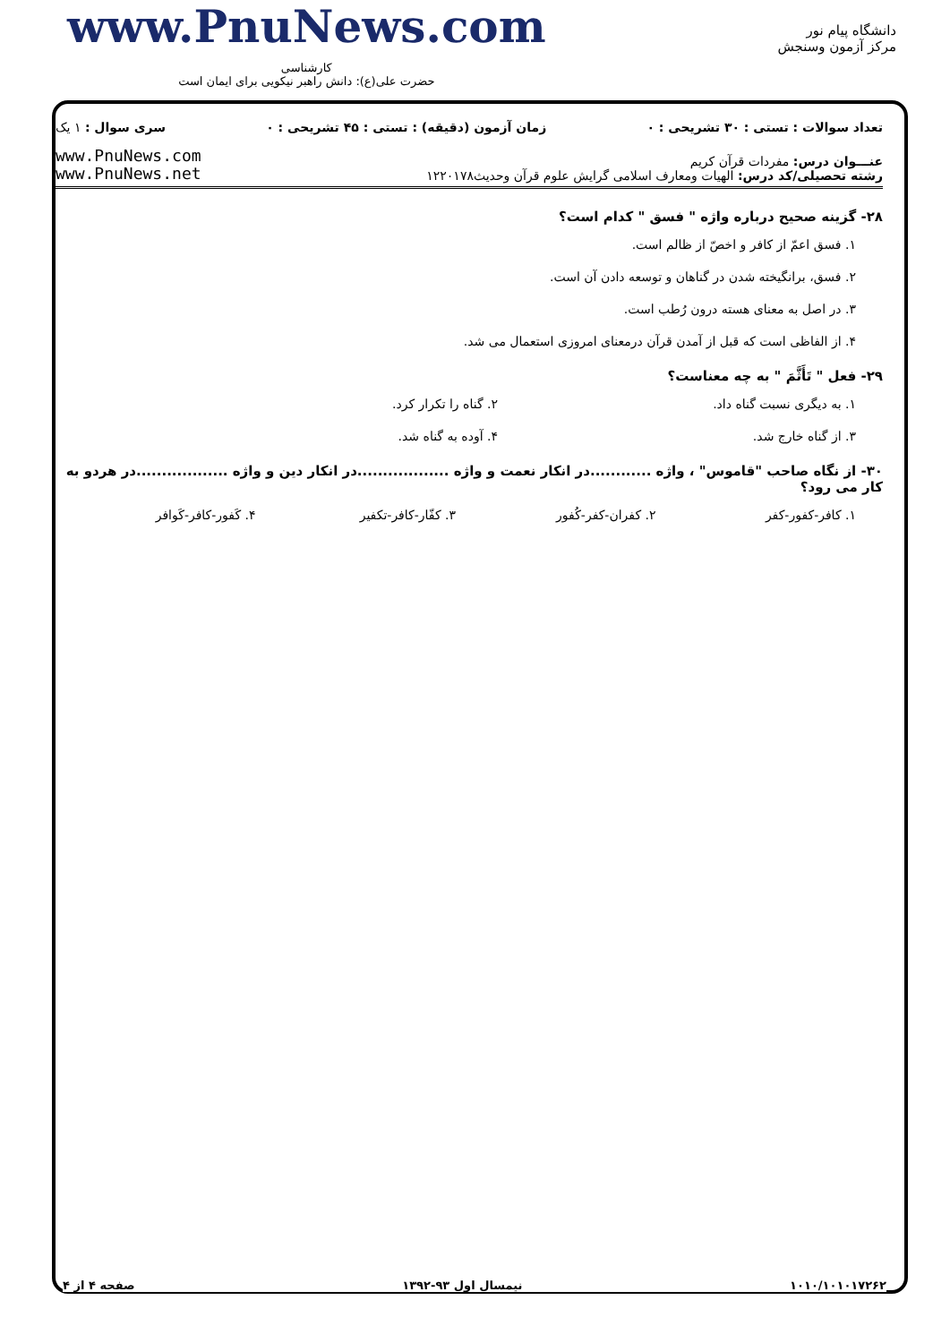www.PnuNews.com
کارشناسی
حضرت علی(ع): دانش راهبر نیکویی برای ایمان است
دانشگاه پیام نور
مرکز آزمون وسنجش
تعداد سوالات : تستی : ۳۰ تشریحی : ۰ زمان آزمون (دقیقه) : تستی : ۴۵ تشریحی : ۰ سری سوال : ۱ یک
عنـــوان درس: مفردات قرآن کریم
رشته تحصیلی/کد درس: الهیات ومعارف اسلامی گرایش علوم قرآن وحدیث۱۲۲۰۱۷۸
www.PnuNews.com
www.PnuNews.net
۲۸- گزینه صحیح درباره واژه " فسق " کدام است؟
۱. فسق اعمّ از کافر و اخصّ از ظالم است.
۲. فسق، برانگیخته شدن در گناهان و توسعه دادن آن است.
۳. در اصل به معنای هسته درون رُطب است.
۴. از الفاظی است که قبل از آمدن قرآن درمعنای امروزی استعمال می شد.
۲۹- فعل " تَأَثَّمَ " به چه معناست؟
۱. به دیگری نسبت گناه داد. ۲. گناه را تکرار کرد.
۳. از گناه خارج شد. ۴. آوده به گناه شد.
۳۰- از نگاه صاحب "قاموس" ، واژه ............در انکار نعمت و واژه ..................در انکار دین و واژه ..................در هردو به کار می رود؟
۱. کافر-کفور-کفر ۲. کفران-کفر-کُفور ۳. کفّار-کافر-تکفیر ۴. کَفور-کافر-کَوافر
۱۰۱۰/۱۰۱۰۱۷۲۶۲ نیمسال اول ۹۳-۱۳۹۲ صفحه ۴ از ۴